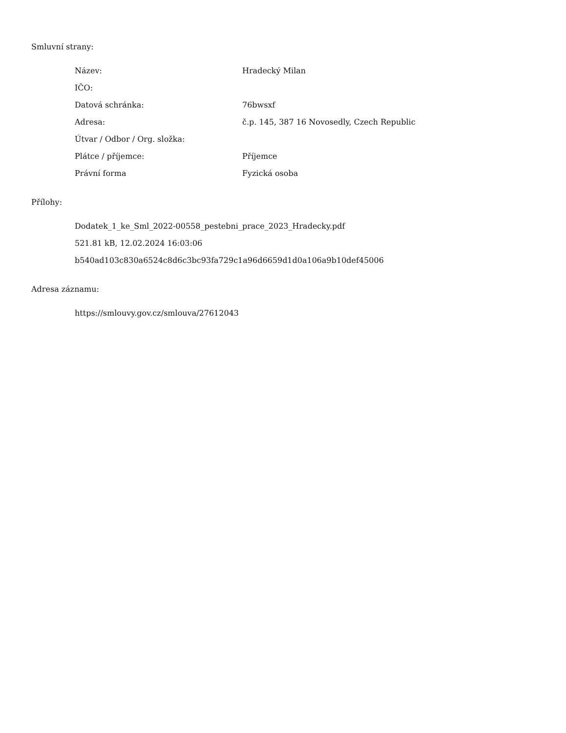Smluvní strany:
| Název: | Hradecký Milan |
| IČO: | |
| Datová schránka: | 76bwsxf |
| Adresa: | č.p. 145, 387 16 Novosedly, Czech Republic |
| Útvar / Odbor / Org. složka: | |
| Plátce / příjemce: | Příjemce |
| Právní forma | Fyzická osoba |
Přílohy:
Dodatek_1_ke_Sml_2022-00558_pestebni_prace_2023_Hradecky.pdf
521.81 kB, 12.02.2024 16:03:06
b540ad103c830a6524c8d6c3bc93fa729c1a96d6659d1d0a106a9b10def45006
Adresa záznamu:
https://smlouvy.gov.cz/smlouva/27612043